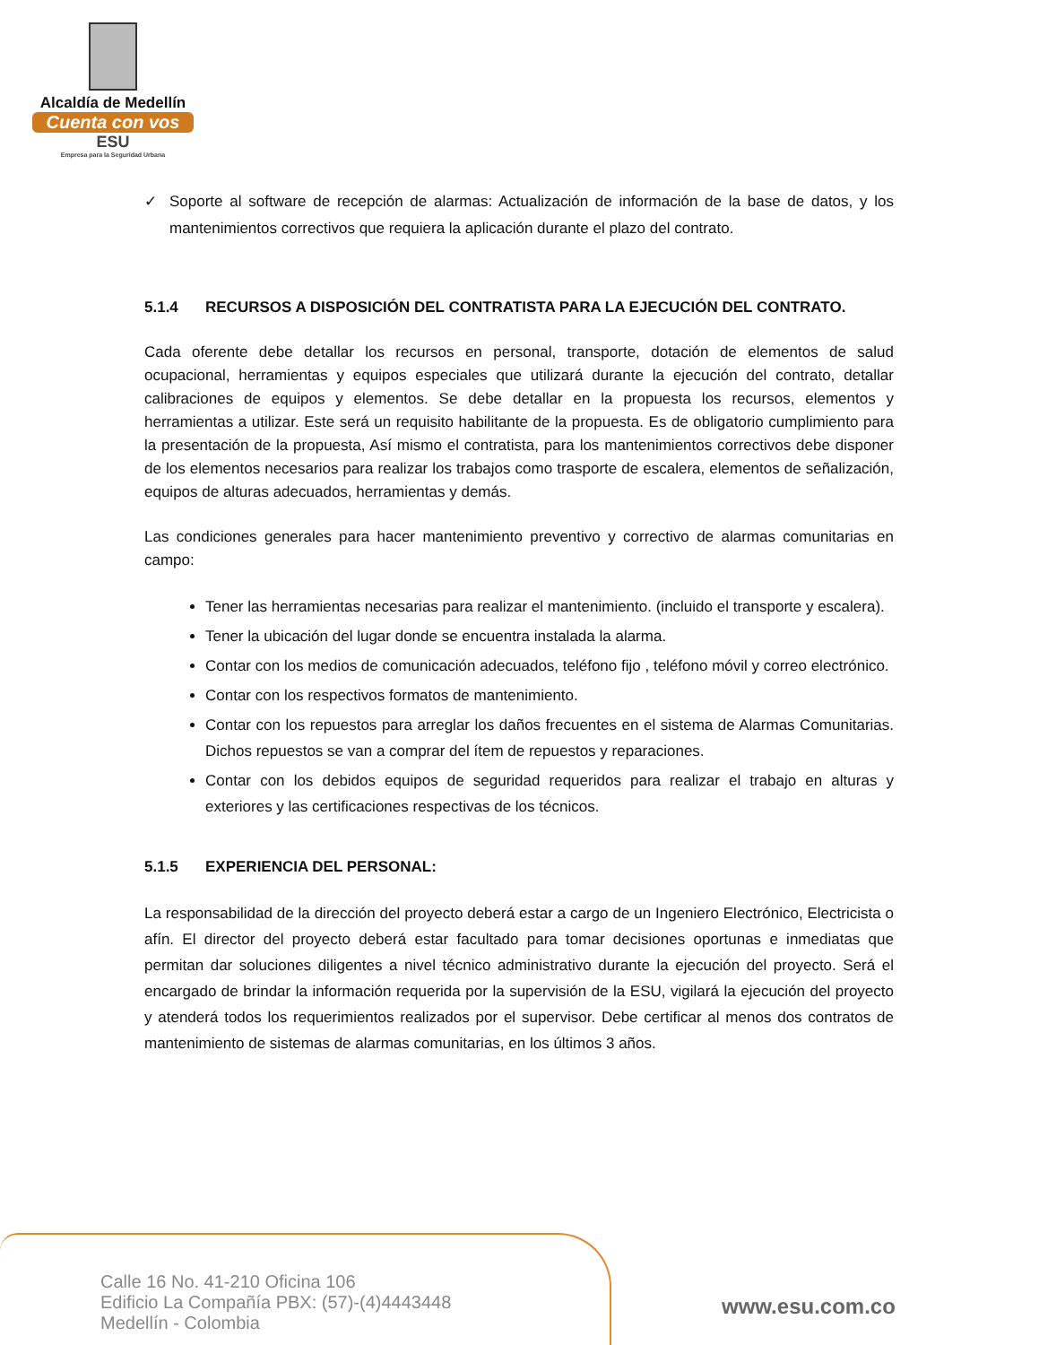Alcaldía de Medellín
Cuenta con vos
ESU
Empresa para la Seguridad Urbana
✓ Soporte al software de recepción de alarmas: Actualización de información de la base de datos, y los mantenimientos correctivos que requiera la aplicación durante el plazo del contrato.
5.1.4 RECURSOS A DISPOSICIÓN DEL CONTRATISTA PARA LA EJECUCIÓN DEL CONTRATO.
Cada oferente debe detallar los recursos en personal, transporte, dotación de elementos de salud ocupacional, herramientas y equipos especiales que utilizará durante la ejecución del contrato, detallar calibraciones de equipos y elementos. Se debe detallar en la propuesta los recursos, elementos y herramientas a utilizar. Este será un requisito habilitante de la propuesta. Es de obligatorio cumplimiento para la presentación de la propuesta, Así mismo el contratista, para los mantenimientos correctivos debe disponer de los elementos necesarios para realizar los trabajos como trasporte de escalera, elementos de señalización, equipos de alturas adecuados, herramientas y demás.
Las condiciones generales para hacer mantenimiento preventivo y correctivo de alarmas comunitarias en campo:
Tener las herramientas necesarias para realizar el mantenimiento. (incluido el transporte y escalera).
Tener la ubicación del lugar donde se encuentra instalada la alarma.
Contar con los medios de comunicación adecuados, teléfono fijo , teléfono móvil y correo electrónico.
Contar con los respectivos formatos de mantenimiento.
Contar con los repuestos para arreglar los daños frecuentes en el sistema de Alarmas Comunitarias. Dichos repuestos se van a comprar del ítem de repuestos y reparaciones.
Contar con los debidos equipos de seguridad requeridos para realizar el trabajo en alturas y exteriores y las certificaciones respectivas de los técnicos.
5.1.5 EXPERIENCIA DEL PERSONAL:
La responsabilidad de la dirección del proyecto deberá estar a cargo de un Ingeniero Electrónico, Electricista o afín. El director del proyecto deberá estar facultado para tomar decisiones oportunas e inmediatas que permitan dar soluciones diligentes a nivel técnico administrativo durante la ejecución del proyecto. Será el encargado de brindar la información requerida por la supervisión de la ESU, vigilará la ejecución del proyecto y atenderá todos los requerimientos realizados por el supervisor. Debe certificar al menos dos contratos de mantenimiento de sistemas de alarmas comunitarias, en los últimos 3 años.
Calle 16 No. 41-210 Oficina 106
Edificio La Compañía PBX: (57)-(4)4443448
Medellín - Colombia
www.esu.com.co